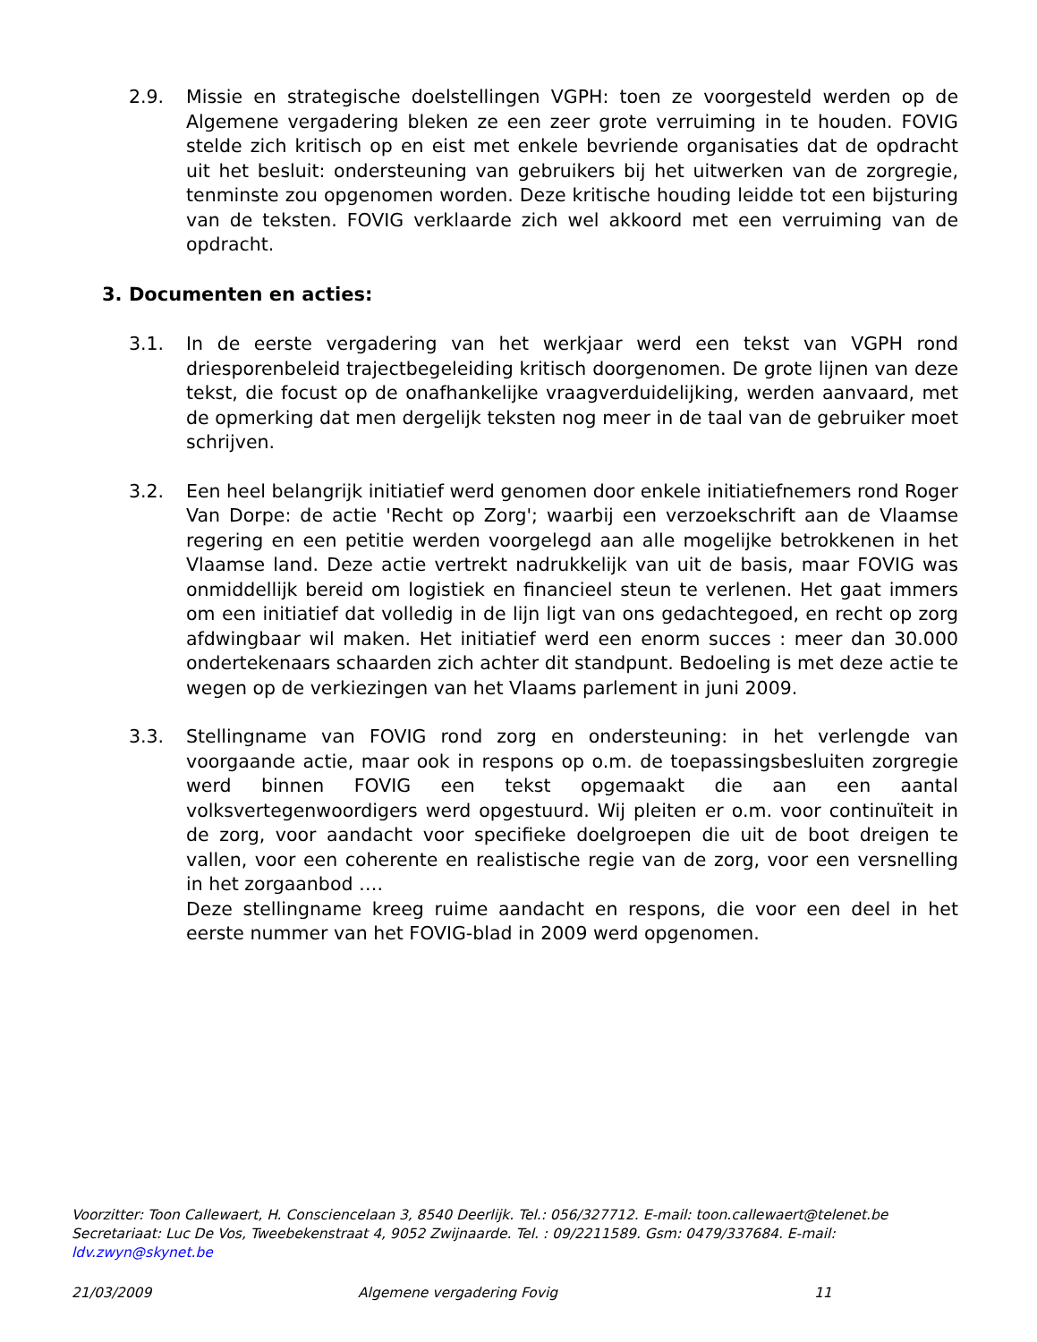2.9. Missie en strategische doelstellingen VGPH: toen ze voorgesteld werden op de Algemene vergadering bleken ze een zeer grote verruiming in te houden. FOVIG stelde zich kritisch op en eist met enkele bevriende organisaties dat de opdracht uit het besluit: ondersteuning van gebruikers bij het uitwerken van de zorgregie, tenminste zou opgenomen worden. Deze kritische houding leidde tot een bijsturing van de teksten. FOVIG verklaarde zich wel akkoord met een verruiming van de opdracht.
3. Documenten en acties:
3.1. In de eerste vergadering van het werkjaar werd een tekst van VGPH rond driesporenbeleid trajectbegeleiding kritisch doorgenomen. De grote lijnen van deze tekst, die focust op de onafhankelijke vraagverduidelijking, werden aanvaard, met de opmerking dat men dergelijk teksten nog meer in de taal van de gebruiker moet schrijven.
3.2. Een heel belangrijk initiatief werd genomen door enkele initiatiefnemers rond Roger Van Dorpe: de actie 'Recht op Zorg'; waarbij een verzoekschrift aan de Vlaamse regering en een petitie werden voorgelegd aan alle mogelijke betrokkenen in het Vlaamse land. Deze actie vertrekt nadrukkelijk van uit de basis, maar FOVIG was onmiddellijk bereid om logistiek en financieel steun te verlenen. Het gaat immers om een initiatief dat volledig in de lijn ligt van ons gedachtegoed, en recht op zorg afdwingbaar wil maken. Het initiatief werd een enorm succes : meer dan 30.000 ondertekenaars schaarden zich achter dit standpunt. Bedoeling is met deze actie te wegen op de verkiezingen van het Vlaams parlement in juni 2009.
3.3. Stellingname van FOVIG rond zorg en ondersteuning: in het verlengde van voorgaande actie, maar ook in respons op o.m. de toepassingsbesluiten zorgregie werd binnen FOVIG een tekst opgemaakt die aan een aantal volksvertegenwoordigers werd opgestuurd. Wij pleiten er o.m. voor continuïteit in de zorg, voor aandacht voor specifieke doelgroepen die uit de boot dreigen te vallen, voor een coherente en realistische regie van de zorg, voor een versnelling in het zorgaanbod ….
Deze stellingname kreeg ruime aandacht en respons, die voor een deel in het eerste nummer van het FOVIG-blad in 2009 werd opgenomen.
Voorzitter: Toon Callewaert, H. Consciencelaan 3, 8540 Deerlijk. Tel.: 056/327712. E-mail: toon.callewaert@telenet.be
Secretariaat: Luc De Vos, Tweebekenstraat 4, 9052 Zwijnaarde. Tel. : 09/2211589. Gsm: 0479/337684. E-mail: ldv.zwyn@skynet.be
21/03/2009 Algemene vergadering Fovig 11